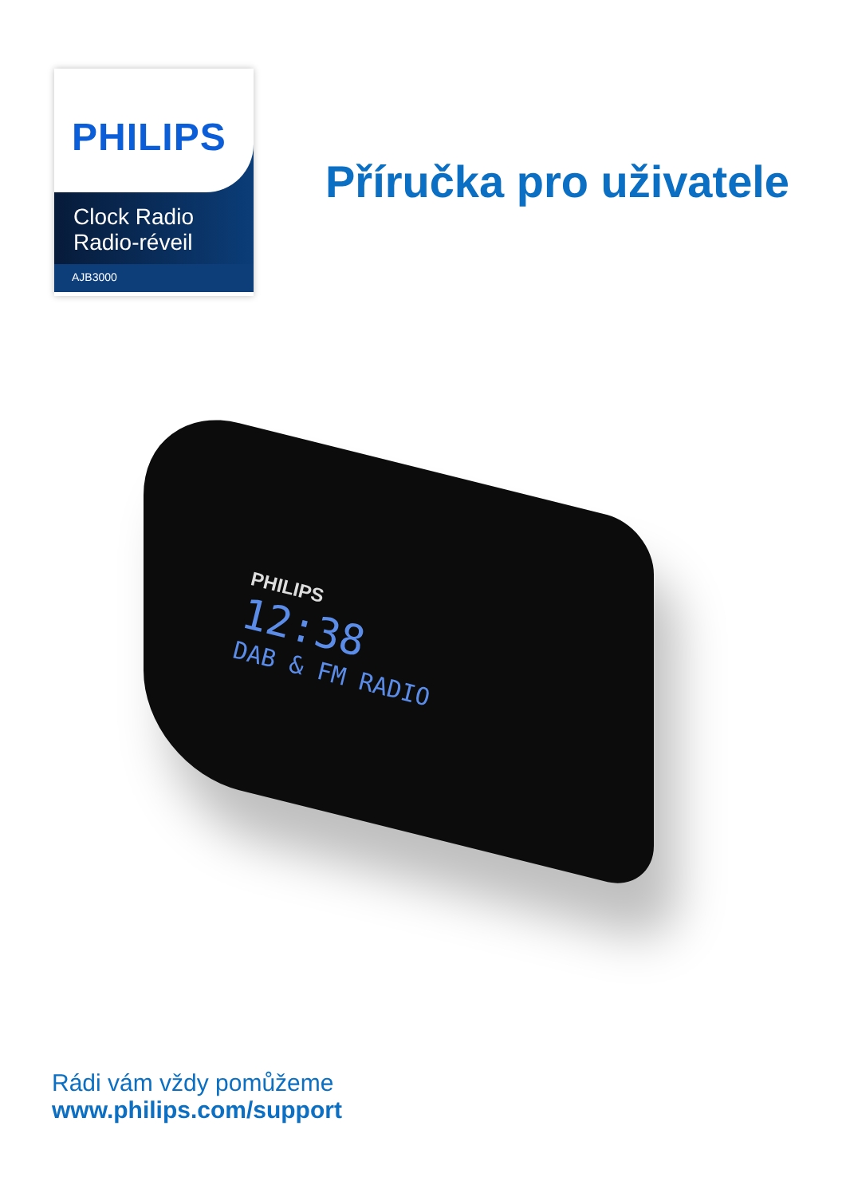PHILIPS
Clock Radio
Radio-réveil
AJB3000
Příručka pro uživatele
PHILIPS
12:38
DAB & FM RADIO
Rádi vám vždy pomůžeme
www.philips.com/support